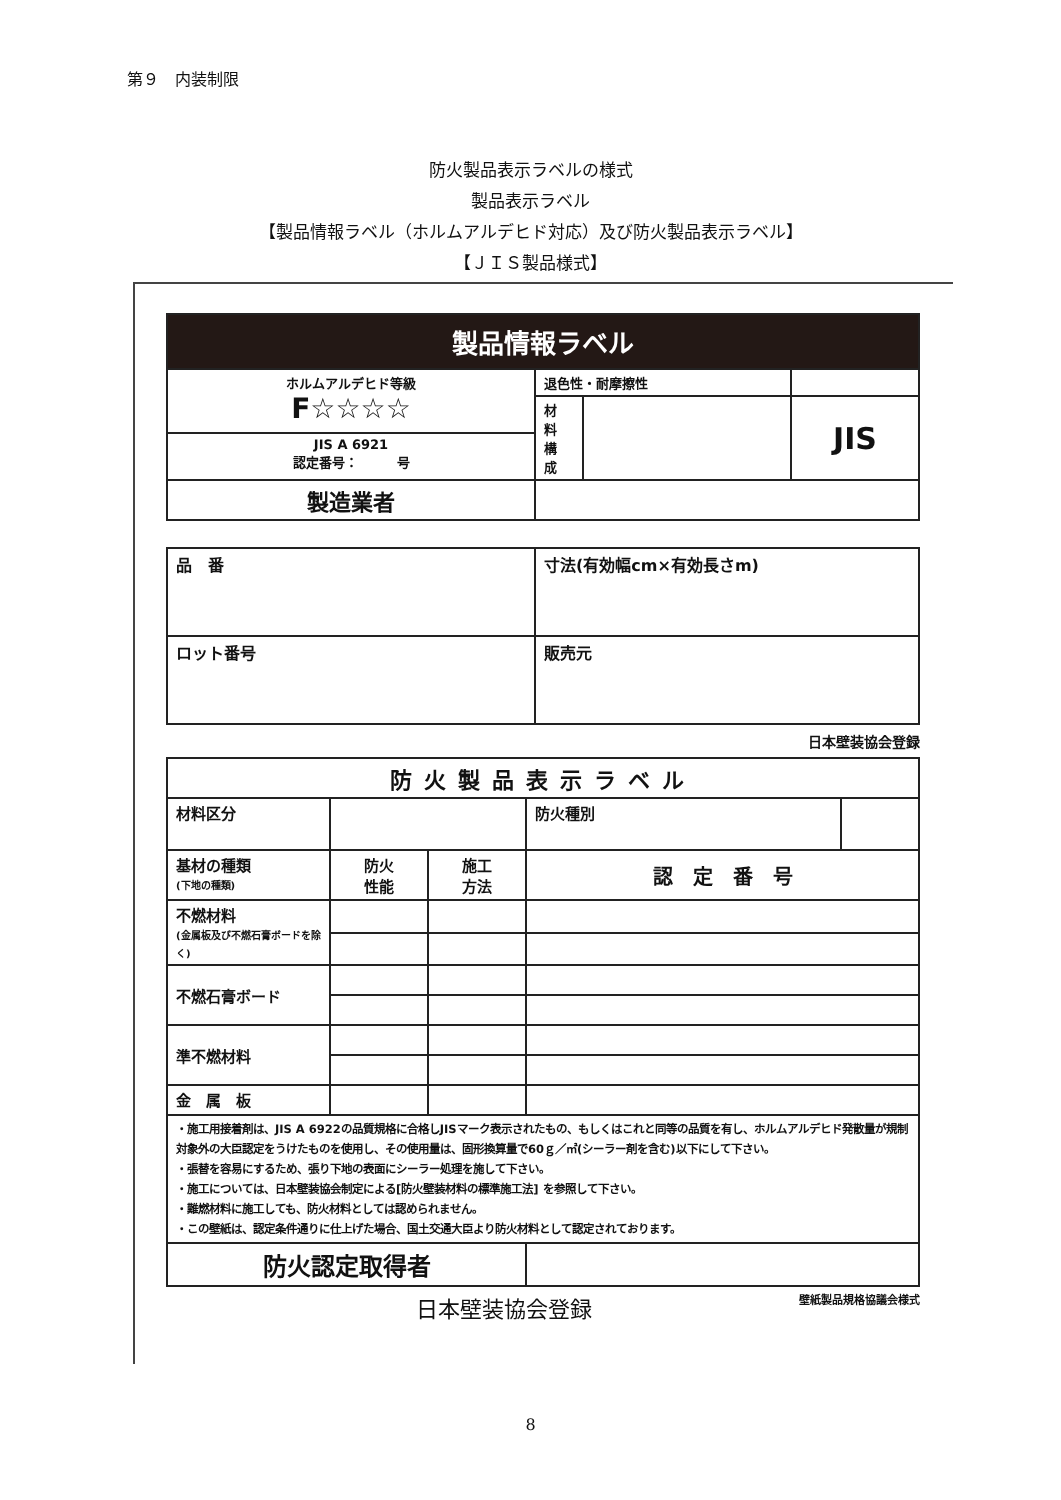第９　内装制限
防火製品表示ラベルの様式
製品表示ラベル
【製品情報ラベル（ホルムアルデヒド対応）及び防火製品表示ラベル】
【ＪＩＳ製品様式】
| 製品情報ラベル | | | |
| ホルムアルデヒド等級 F☆☆☆☆ | 退色性・耐摩擦性 | | |
| | 材 料 構 成 | | JIS |
| JIS A 6921 認定番号： 号 | | | |
| 製造業者 | | | |
| 品 番 | 寸法(有効幅cm×有効長さm) |
| ロット番号 | 販売元 |
日本壁装協会登録
| 防火製品表示ラベル | | | | |
| 材料区分 | | | 防火種別 | |
| 基材の種類 (下地の種類) | 防火 性能 | 施工 方法 | 認 定 番 号 | |
| 不燃材料 (金属板及び不燃石膏ボードを除く) | | | | |
| 不燃石膏ボード | | | | |
| 準不燃材料 | | | | |
| 金 属 板 | | | | |
| ・施工用接着剤は、JIS A 6922の品質規格に合格しJISマーク表示されたもの、もしくはこれと同等の品質を有し、ホルムアルデヒド発散量が規制対象外の大臣認定をうけたものを使用し、その使用量は、固形換算量で60ｇ／㎡(シーラー剤を含む)以下にして下さい。 ・張替を容易にするため、張り下地の表面にシーラー処理を施して下さい。 ・施工については、日本壁装協会制定による[防火壁装材料の標準施工法] を参照して下さい。 ・難燃材料に施工しても、防火材料としては認められません。 ・この壁紙は、認定条件通りに仕上げた場合、国土交通大臣より防火材料として認定されております。 | | | | |
| 防火認定取得者 | | | | |
日本壁装協会登録 壁紙製品規格協議会様式
8